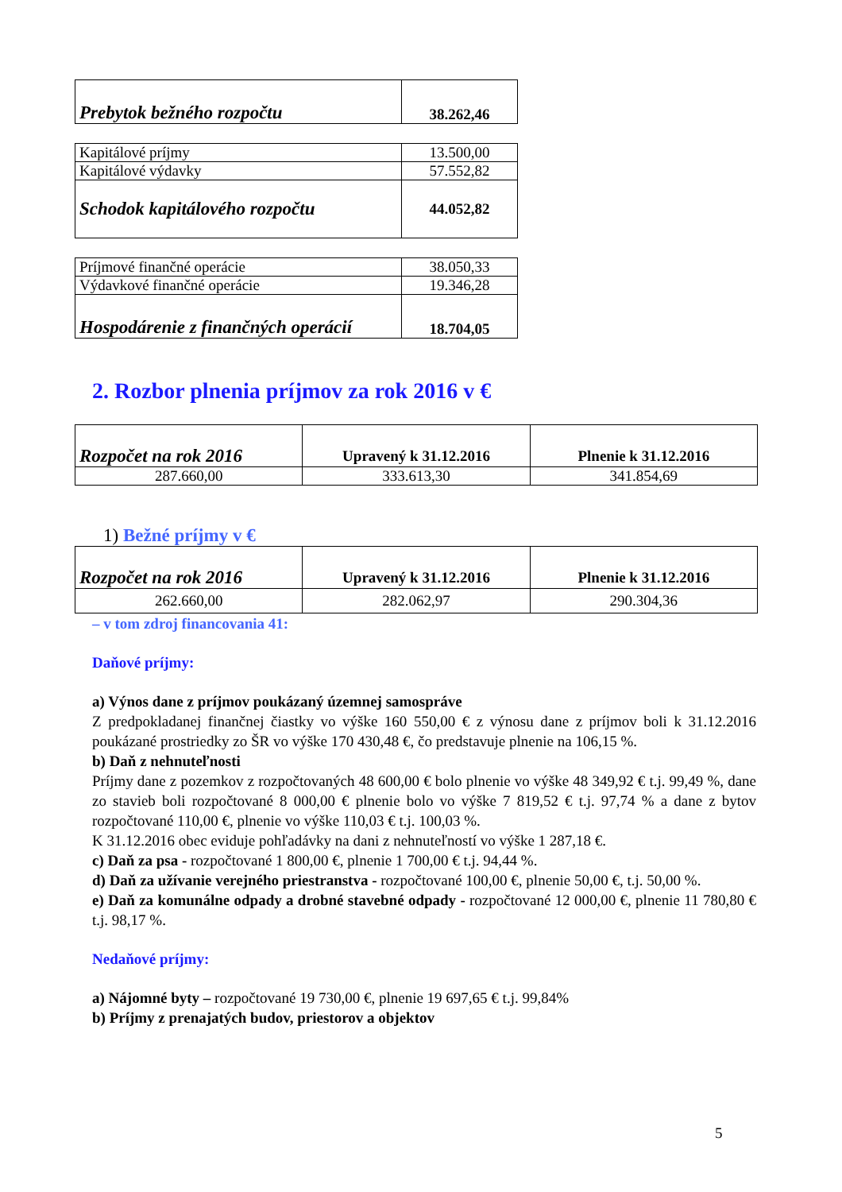| Prebytok bežného rozpočtu | 38.262,46 |
| Kapitálové príjmy | 13.500,00 |
| Kapitálové výdavky | 57.552,82 |
| Schodok kapitálového rozpočtu | 44.052,82 |
| Príjmové finančné operácie | 38.050,33 |
| Výdavkové finančné operácie | 19.346,28 |
| Hospodárenie z finančných operácií | 18.704,05 |
2. Rozbor plnenia príjmov za rok 2016 v €
| Rozpočet na rok 2016 | Upravený k 31.12.2016 | Plnenie k 31.12.2016 |
| --- | --- | --- |
| 287.660,00 | 333.613,30 | 341.854,69 |
1) Bežné príjmy v €
| Rozpočet na rok 2016 | Upravený k 31.12.2016 | Plnenie k 31.12.2016 |
| --- | --- | --- |
| 262.660,00 | 282.062,97 | 290.304,36 |
– v tom zdroj financovania 41:
Daňové príjmy:
a) Výnos dane z príjmov poukázaný územnej samospráve
Z predpokladanej finančnej čiastky vo výške 160 550,00 € z výnosu dane z príjmov boli k 31.12.2016 poukázané prostriedky zo ŠR vo výške 170 430,48 €, čo predstavuje plnenie na 106,15 %.
b) Daň z nehnuteľnosti
Príjmy dane z pozemkov z rozpočtovaných 48 600,00 € bolo plnenie vo výške 48 349,92 € t.j. 99,49 %, dane zo stavieb boli rozpočtované 8 000,00 € plnenie bolo vo výške 7 819,52 € t.j. 97,74 % a dane z bytov rozpočtované 110,00 €, plnenie vo výške 110,03 € t.j. 100,03 %.
K 31.12.2016 obec eviduje pohľadávky na dani z nehnuteľností vo výške 1 287,18 €.
c) Daň za psa - rozpočtované 1 800,00 €, plnenie 1 700,00 € t.j. 94,44 %.
d) Daň za užívanie verejného priestranstva - rozpočtované 100,00 €, plnenie 50,00 €, t.j. 50,00 %.
e) Daň za komunálne odpady a drobné stavebné odpady - rozpočtované 12 000,00 €, plnenie 11 780,80 € t.j. 98,17 %.
Nedaňové príjmy:
a) Nájomné byty – rozpočtované 19 730,00 €, plnenie 19 697,65 € t.j. 99,84%
b) Príjmy z prenajatých budov, priestorov a objektov
5